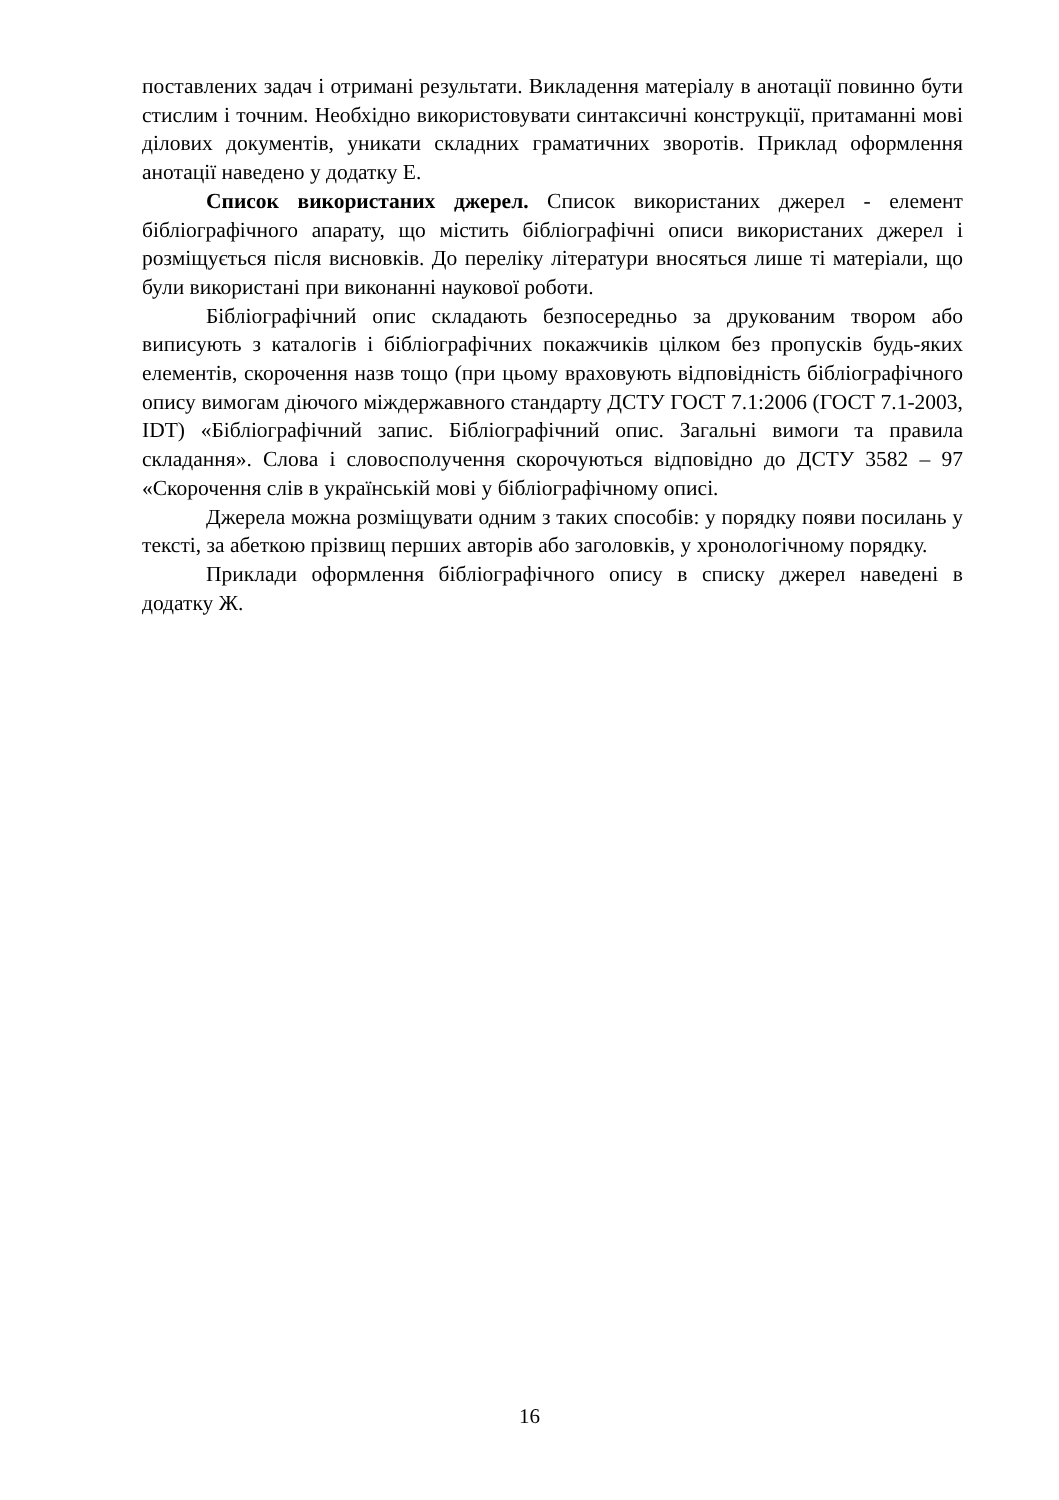поставлених задач і отримані результати. Викладення матеріалу в анотації повинно бути стислим і точним. Необхідно використовувати синтаксичні конструкції, притаманні мові ділових документів, уникати складних граматичних зворотів. Приклад оформлення анотації наведено у додатку Е.
Список використаних джерел. Список використаних джерел - елемент бібліографічного апарату, що містить бібліографічні описи використаних джерел і розміщується після висновків. До переліку літератури вносяться лише ті матеріали, що були використані при виконанні наукової роботи.
Бібліографічний опис складають безпосередньо за друкованим твором або виписують з каталогів і бібліографічних покажчиків цілком без пропусків будь-яких елементів, скорочення назв тощо (при цьому враховують відповідність бібліографічного опису вимогам діючого міждержавного стандарту ДСТУ ГОСТ 7.1:2006 (ГОСТ 7.1-2003, IDT) «Бібліографічний запис. Бібліографічний опис. Загальні вимоги та правила складання». Слова і словосполучення скорочуються відповідно до ДСТУ 3582 – 97 «Скорочення слів в українській мові у бібліографічному описі.
Джерела можна розміщувати одним з таких способів: у порядку появи посилань у тексті, за абеткою прізвищ перших авторів або заголовків, у хронологічному порядку.
Приклади оформлення бібліографічного опису в списку джерел наведені в додатку Ж.
16